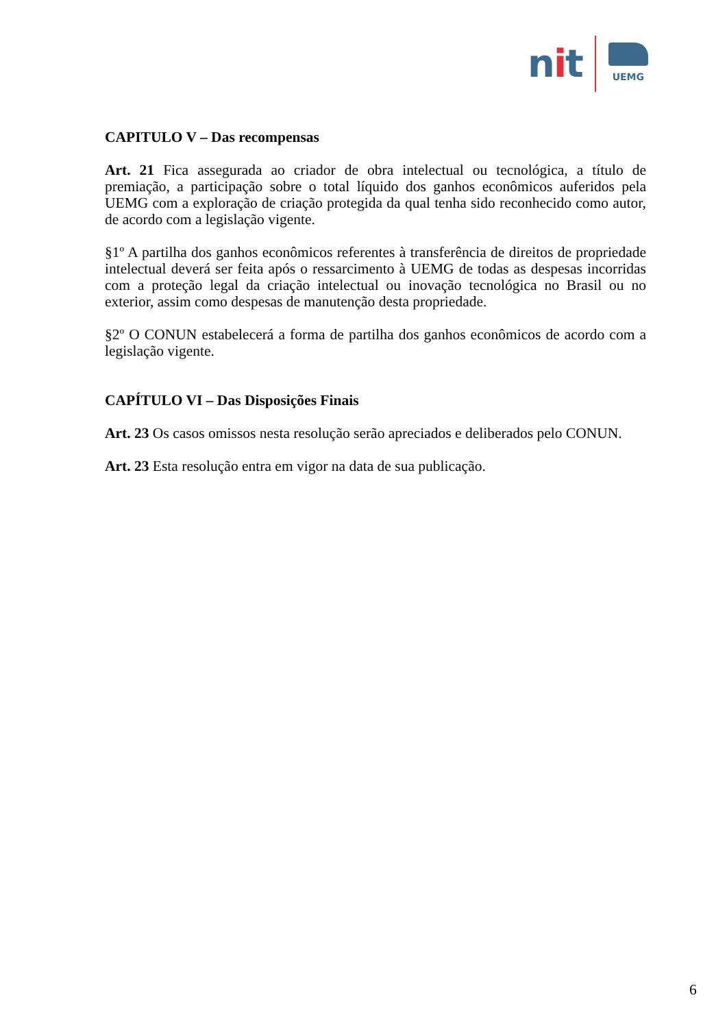nit
UEMG
CAPITULO V – Das recompensas
Art. 21 Fica assegurada ao criador de obra intelectual ou tecnológica, a título de premiação, a participação sobre o total líquido dos ganhos econômicos auferidos pela UEMG com a exploração de criação protegida da qual tenha sido reconhecido como autor, de acordo com a legislação vigente.
§1º A partilha dos ganhos econômicos referentes à transferência de direitos de propriedade intelectual deverá ser feita após o ressarcimento à UEMG de todas as despesas incorridas com a proteção legal da criação intelectual ou inovação tecnológica no Brasil ou no exterior, assim como despesas de manutenção desta propriedade.
§2º O CONUN estabelecerá a forma de partilha dos ganhos econômicos de acordo com a legislação vigente.
CAPÍTULO VI – Das Disposições Finais
Art. 23 Os casos omissos nesta resolução serão apreciados e deliberados pelo CONUN.
Art. 23 Esta resolução entra em vigor na data de sua publicação.
6